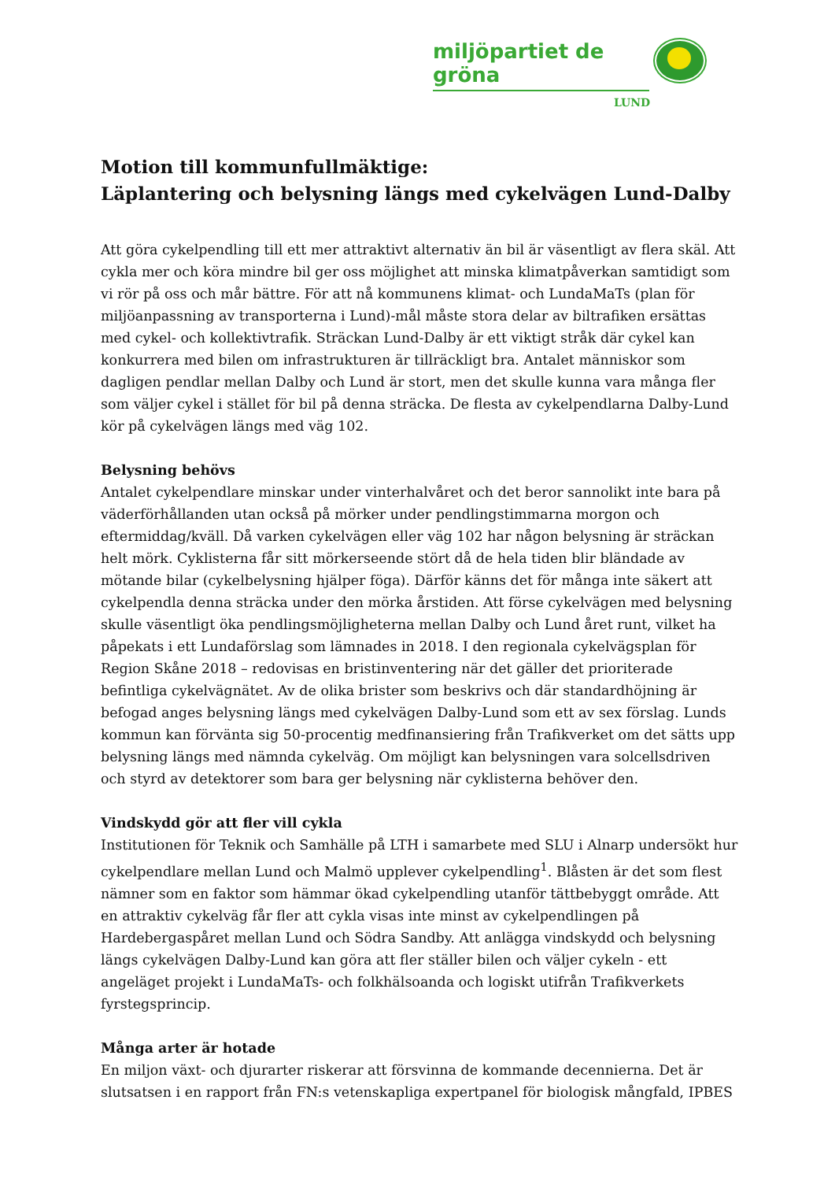miljöpartiet de gröna
LUND
Motion till kommunfullmäktige:
Läplantering och belysning längs med cykelvägen Lund-Dalby
Att göra cykelpendling till ett mer attraktivt alternativ än bil är väsentligt av flera skäl. Att cykla mer och köra mindre bil ger oss möjlighet att minska klimatpåverkan samtidigt som vi rör på oss och mår bättre. För att nå kommunens klimat- och LundaMaTs (plan för miljöanpassning av transporterna i Lund)-mål måste stora delar av biltrafiken ersättas med cykel- och kollektivtrafik. Sträckan Lund-Dalby är ett viktigt stråk där cykel kan konkurrera med bilen om infrastrukturen är tillräckligt bra. Antalet människor som dagligen pendlar mellan Dalby och Lund är stort, men det skulle kunna vara många fler som väljer cykel i stället för bil på denna sträcka. De flesta av cykelpendlarna Dalby-Lund kör på cykelvägen längs med väg 102.
Belysning behövs
Antalet cykelpendlare minskar under vinterhalvåret och det beror sannolikt inte bara på väderförhållanden utan också på mörker under pendlingstimmarna morgon och eftermiddag/kväll. Då varken cykelvägen eller väg 102 har någon belysning är sträckan helt mörk. Cyklisterna får sitt mörkerseende stört då de hela tiden blir bländade av mötande bilar (cykelbelysning hjälper föga). Därför känns det för många inte säkert att cykelpendla denna sträcka under den mörka årstiden. Att förse cykelvägen med belysning skulle väsentligt öka pendlingsmöjligheterna mellan Dalby och Lund året runt, vilket ha påpekats i ett Lundaförslag som lämnades in 2018. I den regionala cykelvägsplan för Region Skåne 2018 – redovisas en bristinventering när det gäller det prioriterade befintliga cykelvägnätet. Av de olika brister som beskrivs och där standardhöjning är befogad anges belysning längs med cykelvägen Dalby-Lund som ett av sex förslag. Lunds kommun kan förvänta sig 50-procentig medfinansiering från Trafikverket om det sätts upp belysning längs med nämnda cykelväg. Om möjligt kan belysningen vara solcellsdriven och styrd av detektorer som bara ger belysning när cyklisterna behöver den.
Vindskydd gör att fler vill cykla
Institutionen för Teknik och Samhälle på LTH i samarbete med SLU i Alnarp undersökt hur cykelpendlare mellan Lund och Malmö upplever cykelpendling<sup>1</sup>. Blåsten är det som flest nämner som en faktor som hämmar ökad cykelpendling utanför tättbebyggt område. Att en attraktiv cykelväg får fler att cykla visas inte minst av cykelpendlingen på Hardebergaspåret mellan Lund och Södra Sandby. Att anlägga vindskydd och belysning längs cykelvägen Dalby-Lund kan göra att fler ställer bilen och väljer cykeln - ett angeläget projekt i LundaMaTs- och folkhälsoanda och logiskt utifrån Trafikverkets fyrstegsprincip.
Många arter är hotade
En miljon växt- och djurarter riskerar att försvinna de kommande decennierna. Det är slutsatsen i en rapport från FN:s vetenskapliga expertpanel för biologisk mångfald, IPBES